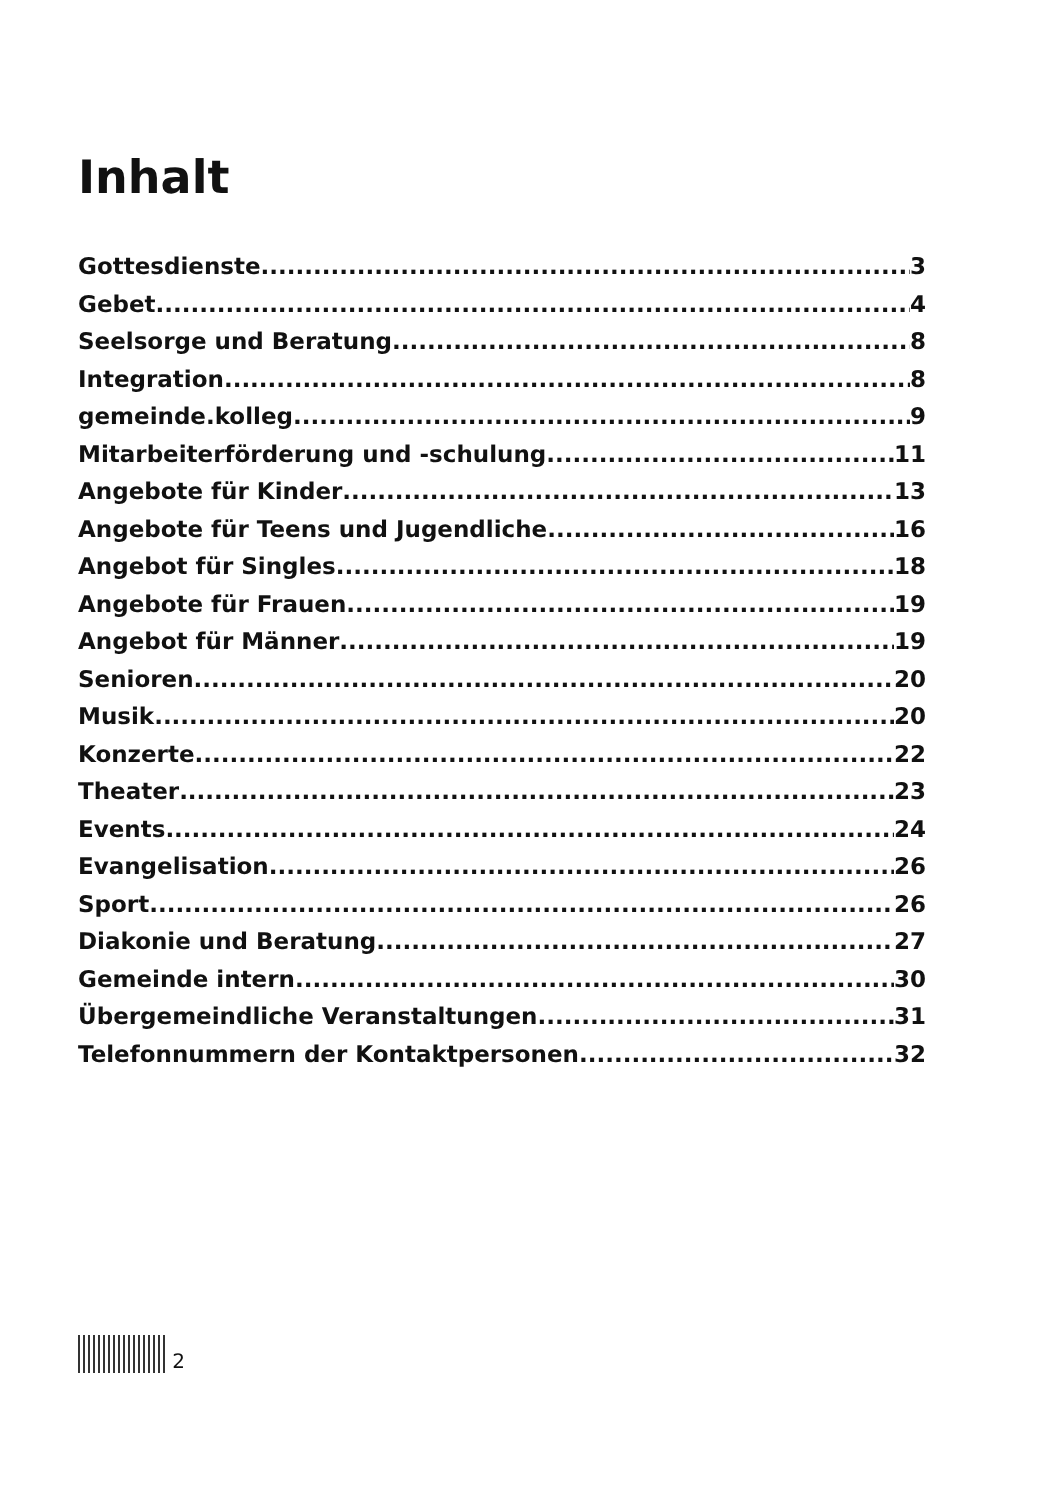Inhalt
Gottesdienste 3
Gebet 4
Seelsorge und Beratung 8
Integration 8
gemeinde.kolleg 9
Mitarbeiterförderung und -schulung 11
Angebote für Kinder 13
Angebote für Teens und Jugendliche 16
Angebot für Singles 18
Angebote für Frauen 19
Angebot für Männer 19
Senioren 20
Musik 20
Konzerte 22
Theater 23
Events 24
Evangelisation 26
Sport 26
Diakonie und Beratung 27
Gemeinde intern 30
Übergemeindliche Veranstaltungen 31
Telefonnummern der Kontaktpersonen 32
2